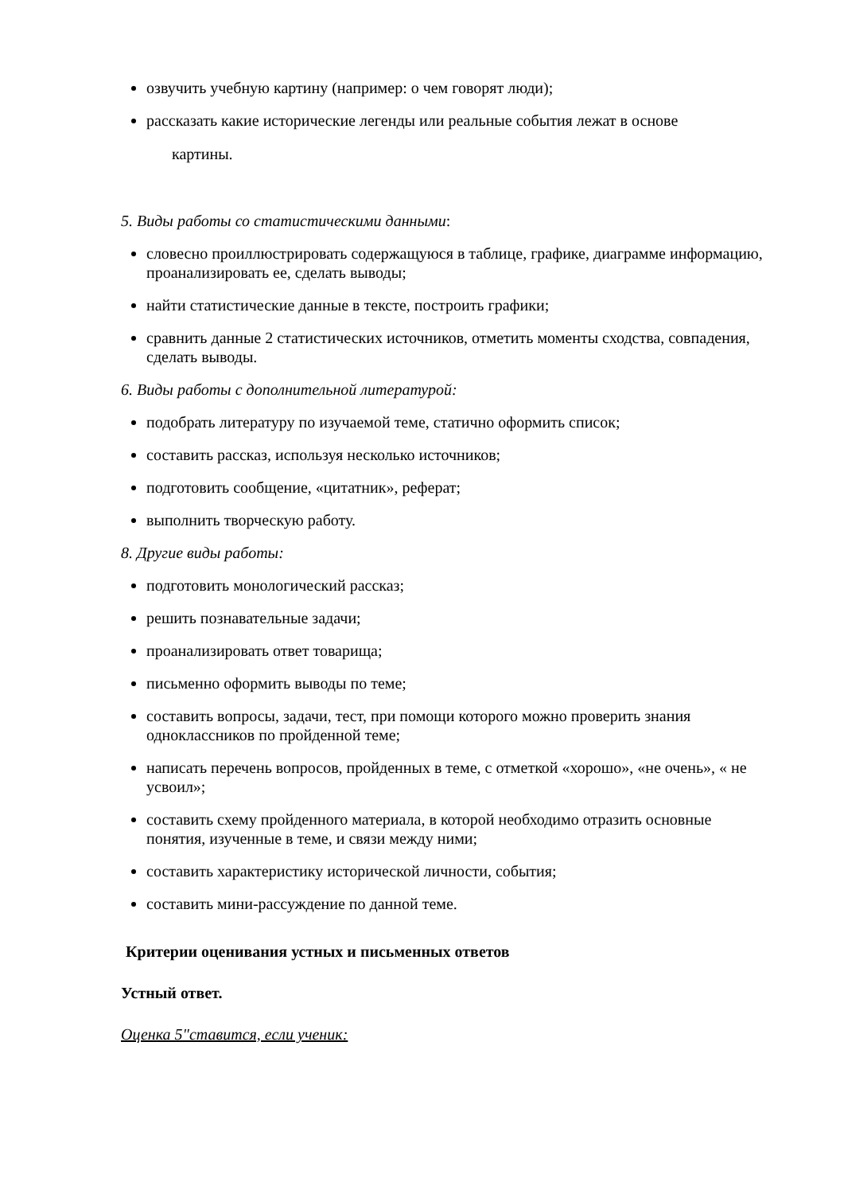озвучить учебную картину (например: о чем говорят люди);
рассказать какие исторические легенды или реальные события лежат в основе
картины.
5. Виды работы со статистическими данными:
словесно проиллюстрировать содержащуюся в таблице, графике, диаграмме информацию, проанализировать ее, сделать выводы;
найти статистические данные в тексте, построить графики;
сравнить данные 2 статистических источников, отметить моменты сходства, совпадения, сделать выводы.
6. Виды работы с дополнительной литературой:
подобрать литературу по изучаемой теме, статично оформить список;
составить рассказ, используя несколько источников;
подготовить сообщение, «цитатник», реферат;
выполнить творческую работу.
8. Другие виды работы:
подготовить монологический рассказ;
решить познавательные задачи;
проанализировать ответ товарища;
письменно оформить выводы по теме;
составить вопросы, задачи, тест, при помощи которого можно проверить знания одноклассников по пройденной теме;
написать перечень вопросов, пройденных в теме, с отметкой «хорошо», «не очень», « не усвоил»;
составить схему пройденного материала, в которой необходимо отразить основные понятия, изученные в теме, и связи между ними;
составить характеристику исторической личности, события;
составить мини-рассуждение по данной теме.
Критерии оценивания устных и письменных ответов
Устный ответ.
Оценка 5"ставится, если ученик: